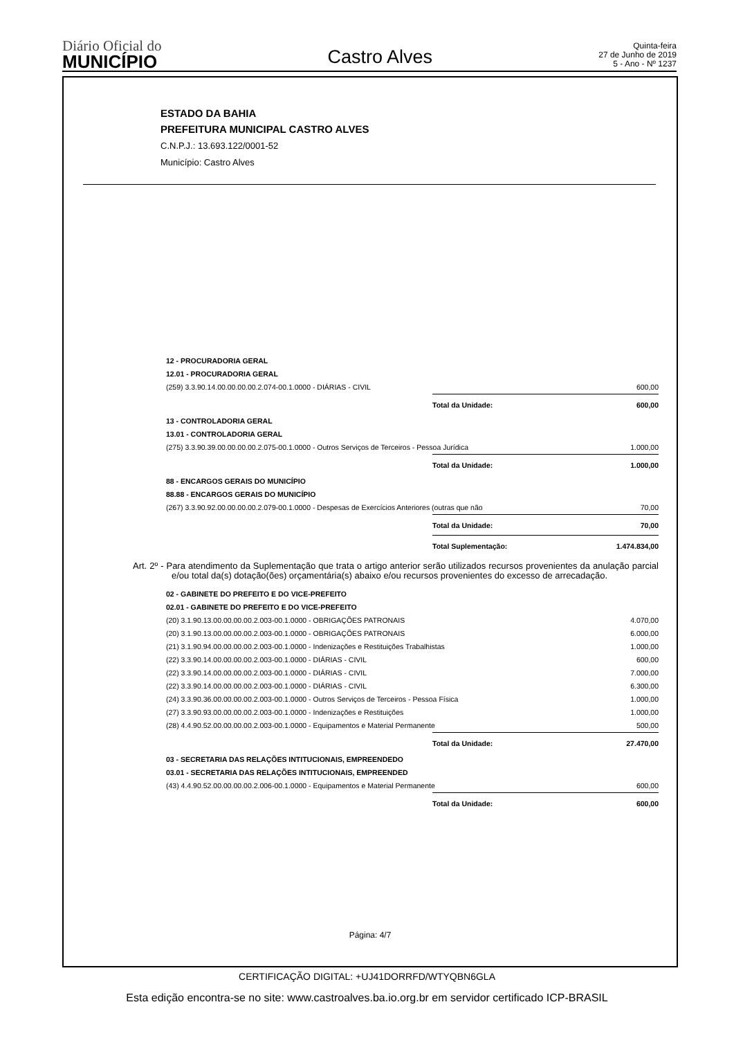Diário Oficial do
MUNICÍPIO
Castro Alves
Quinta-feira
27 de Junho de 2019
5 - Ano - Nº 1237
ESTADO DA BAHIA
PREFEITURA MUNICIPAL CASTRO ALVES
C.N.P.J.: 13.693.122/0001-52
Município: Castro Alves
| 12 - PROCURADORIA GERAL | | |
| 12.01 - PROCURADORIA GERAL | | |
| (259) 3.3.90.14.00.00.00.00.2.074-00.1.0000 - DIÁRIAS - CIVIL | | 600,00 |
| | Total da Unidade: | 600,00 |
| 13 - CONTROLADORIA GERAL | | |
| 13.01 - CONTROLADORIA GERAL | | |
| (275) 3.3.90.39.00.00.00.00.2.075-00.1.0000 - Outros Serviços de Terceiros - Pessoa Jurídica | | 1.000,00 |
| | Total da Unidade: | 1.000,00 |
| 88 - ENCARGOS GERAIS DO MUNICÍPIO | | |
| 88.88 - ENCARGOS GERAIS DO MUNICÍPIO | | |
| (267) 3.3.90.92.00.00.00.00.2.079-00.1.0000 - Despesas de Exercícios Anteriores (outras que não | | 70,00 |
| | Total da Unidade: | 70,00 |
| | Total Suplementação: | 1.474.834,00 |
Art. 2º - Para atendimento da Suplementação que trata o artigo anterior serão utilizados recursos provenientes da anulação parcial e/ou total da(s) dotação(ões) orçamentária(s) abaixo e/ou recursos provenientes do excesso de arrecadação.
| 02 - GABINETE DO PREFEITO E DO VICE-PREFEITO | | |
| 02.01 - GABINETE DO PREFEITO E DO VICE-PREFEITO | | |
| (20) 3.1.90.13.00.00.00.00.2.003-00.1.0000 - OBRIGAÇÕES PATRONAIS | | 4.070,00 |
| (20) 3.1.90.13.00.00.00.00.2.003-00.1.0000 - OBRIGAÇÕES PATRONAIS | | 6.000,00 |
| (21) 3.1.90.94.00.00.00.00.2.003-00.1.0000 - Indenizações e Restituições Trabalhistas | | 1.000,00 |
| (22) 3.3.90.14.00.00.00.00.2.003-00.1.0000 - DIÁRIAS - CIVIL | | 600,00 |
| (22) 3.3.90.14.00.00.00.00.2.003-00.1.0000 - DIÁRIAS - CIVIL | | 7.000,00 |
| (22) 3.3.90.14.00.00.00.00.2.003-00.1.0000 - DIÁRIAS - CIVIL | | 6.300,00 |
| (24) 3.3.90.36.00.00.00.00.2.003-00.1.0000 - Outros Serviços de Terceiros - Pessoa Física | | 1.000,00 |
| (27) 3.3.90.93.00.00.00.00.2.003-00.1.0000 - Indenizações e Restituições | | 1.000,00 |
| (28) 4.4.90.52.00.00.00.00.2.003-00.1.0000 - Equipamentos e Material Permanente | | 500,00 |
| | Total da Unidade: | 27.470,00 |
| 03 - SECRETARIA DAS RELAÇÕES INTITUCIONAIS, EMPREENDEDO | | |
| 03.01 - SECRETARIA DAS RELAÇÕES INTITUCIONAIS, EMPREENDED | | |
| (43) 4.4.90.52.00.00.00.00.2.006-00.1.0000 - Equipamentos e Material Permanente | | 600,00 |
| | Total da Unidade: | 600,00 |
Página: 4/7
CERTIFICAÇÃO DIGITAL: +UJ41DORRFD/WTYQBN6GLA
Esta edição encontra-se no site: www.castroalves.ba.io.org.br em servidor certificado ICP-BRASIL